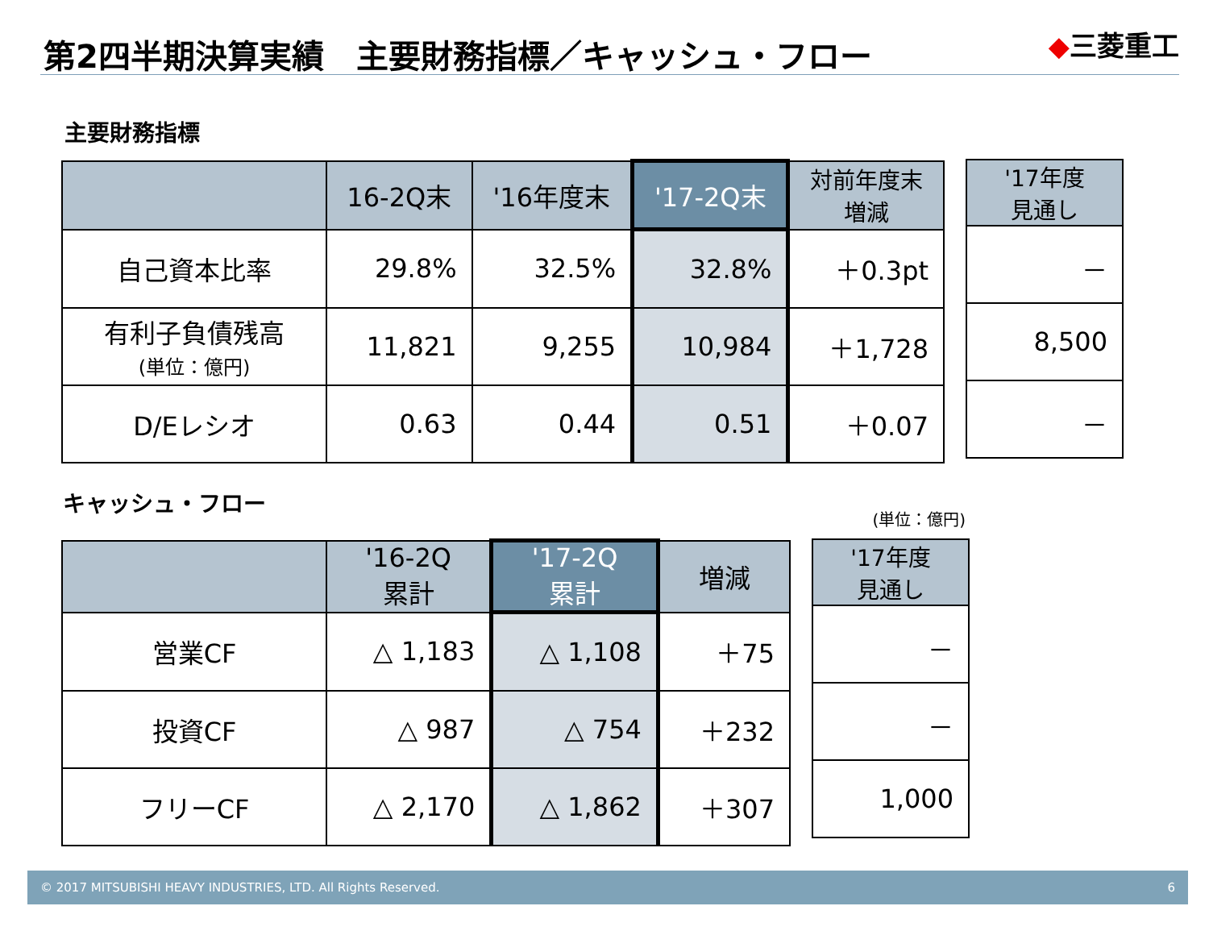第2四半期決算実績　主要財務指標／キャッシュ・フロー
◆三菱重工
主要財務指標
| | 16-2Q末 | '16年度末 | '17-2Q末 | 対前年度末 増減 |
| --- | --- | --- | --- | --- |
| 自己資本比率 | 29.8% | 32.5% | 32.8% | ＋0.3pt |
| 有利子負債残高 (単位：億円) | 11,821 | 9,255 | 10,984 | ＋1,728 |
| D/Eレシオ | 0.63 | 0.44 | 0.51 | ＋0.07 |
| '17年度 見通し |
| --- |
| － |
| 8,500 |
| － |
キャッシュ・フロー
(単位：億円)
| | '16-2Q 累計 | '17-2Q 累計 | 増減 |
| --- | --- | --- | --- |
| 営業CF | △ 1,183 | △ 1,108 | ＋75 |
| 投資CF | △ 987 | △ 754 | ＋232 |
| フリーCF | △ 2,170 | △ 1,862 | ＋307 |
| '17年度 見通し |
| --- |
| － |
| － |
| 1,000 |
© 2017 MITSUBISHI HEAVY INDUSTRIES, LTD. All Rights Reserved. 6